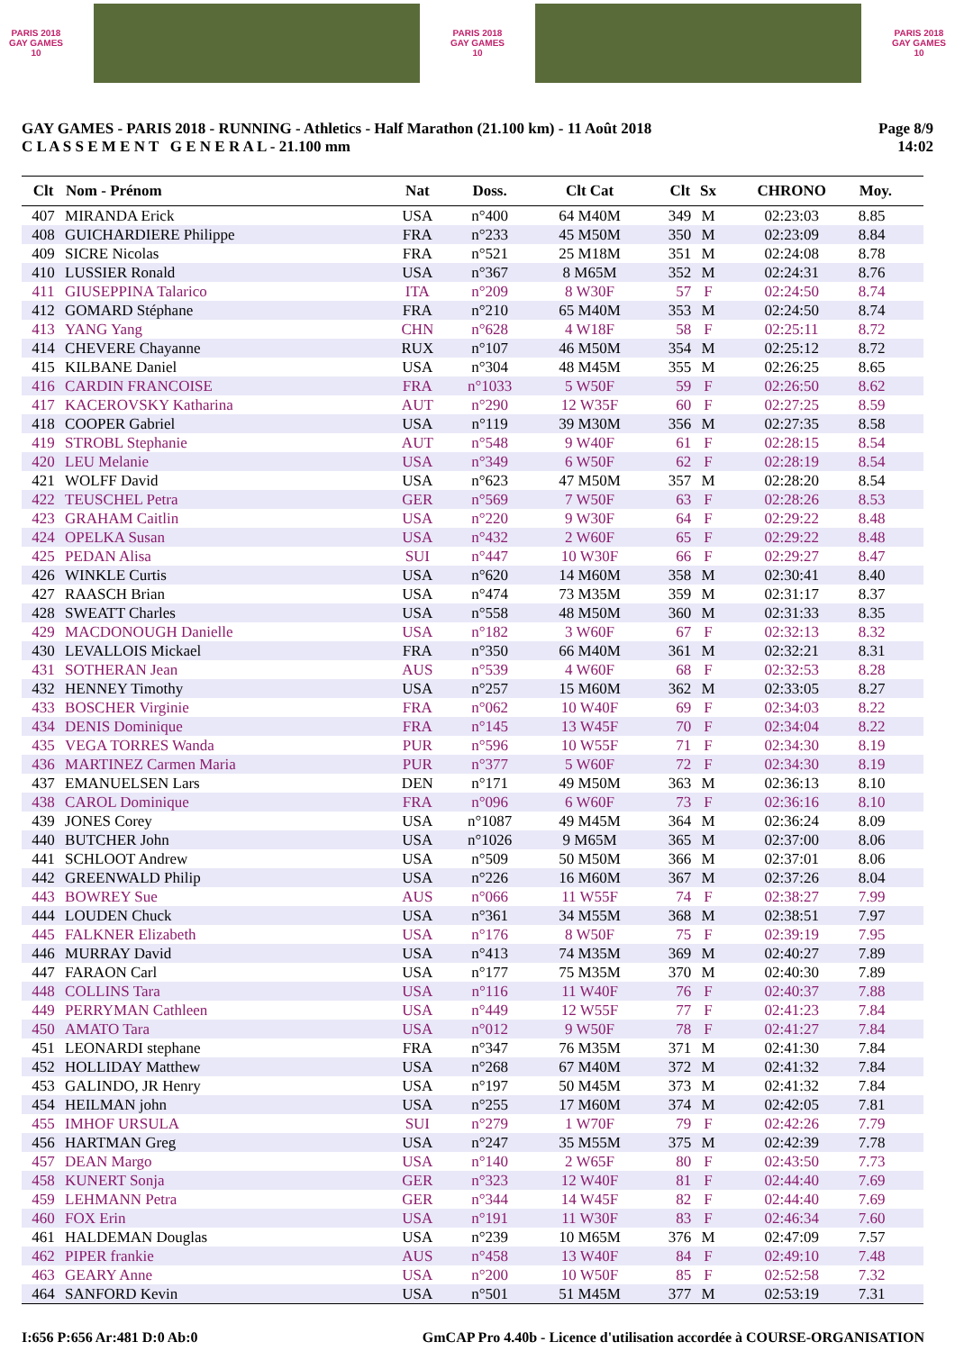PARIS 2018
GAY GAMES 10
PARIS 2018
GAY GAMES 10
PARIS 2018
GAY GAMES 10
GAY GAMES - PARIS 2018 - RUNNING - Athletics - Half Marathon (21.100 km) - 11 Août 2018
C L A S S E M E N T G E N E R A L - 21.100 mm
Page 8/9
14:02
| Clt | Nom - Prénom | Nat | Doss. | Clt Cat | Clt | Sx | CHRONO | Moy. |
| --- | --- | --- | --- | --- | --- | --- | --- | --- |
| 407 | MIRANDA Erick | USA | n°400 | 64 M40M | 349 | M | 02:23:03 | 8.85 |
| 408 | GUICHARDIERE Philippe | FRA | n°233 | 45 M50M | 350 | M | 02:23:09 | 8.84 |
| 409 | SICRE Nicolas | FRA | n°521 | 25 M18M | 351 | M | 02:24:08 | 8.78 |
| 410 | LUSSIER Ronald | USA | n°367 | 8 M65M | 352 | M | 02:24:31 | 8.76 |
| 411 | GIUSEPPINA Talarico | ITA | n°209 | 8 W30F | 57 | F | 02:24:50 | 8.74 |
| 412 | GOMARD Stéphane | FRA | n°210 | 65 M40M | 353 | M | 02:24:50 | 8.74 |
| 413 | YANG Yang | CHN | n°628 | 4 W18F | 58 | F | 02:25:11 | 8.72 |
| 414 | CHEVERE Chayanne | RUX | n°107 | 46 M50M | 354 | M | 02:25:12 | 8.72 |
| 415 | KILBANE Daniel | USA | n°304 | 48 M45M | 355 | M | 02:26:25 | 8.65 |
| 416 | CARDIN FRANCOISE | FRA | n°1033 | 5 W50F | 59 | F | 02:26:50 | 8.62 |
| 417 | KACEROVSKY Katharina | AUT | n°290 | 12 W35F | 60 | F | 02:27:25 | 8.59 |
| 418 | COOPER Gabriel | USA | n°119 | 39 M30M | 356 | M | 02:27:35 | 8.58 |
| 419 | STROBL Stephanie | AUT | n°548 | 9 W40F | 61 | F | 02:28:15 | 8.54 |
| 420 | LEU Melanie | USA | n°349 | 6 W50F | 62 | F | 02:28:19 | 8.54 |
| 421 | WOLFF David | USA | n°623 | 47 M50M | 357 | M | 02:28:20 | 8.54 |
| 422 | TEUSCHEL Petra | GER | n°569 | 7 W50F | 63 | F | 02:28:26 | 8.53 |
| 423 | GRAHAM Caitlin | USA | n°220 | 9 W30F | 64 | F | 02:29:22 | 8.48 |
| 424 | OPELKA Susan | USA | n°432 | 2 W60F | 65 | F | 02:29:22 | 8.48 |
| 425 | PEDAN Alisa | SUI | n°447 | 10 W30F | 66 | F | 02:29:27 | 8.47 |
| 426 | WINKLE Curtis | USA | n°620 | 14 M60M | 358 | M | 02:30:41 | 8.40 |
| 427 | RAASCH Brian | USA | n°474 | 73 M35M | 359 | M | 02:31:17 | 8.37 |
| 428 | SWEATT Charles | USA | n°558 | 48 M50M | 360 | M | 02:31:33 | 8.35 |
| 429 | MACDONOUGH Danielle | USA | n°182 | 3 W60F | 67 | F | 02:32:13 | 8.32 |
| 430 | LEVALLOIS Mickael | FRA | n°350 | 66 M40M | 361 | M | 02:32:21 | 8.31 |
| 431 | SOTHERAN Jean | AUS | n°539 | 4 W60F | 68 | F | 02:32:53 | 8.28 |
| 432 | HENNEY Timothy | USA | n°257 | 15 M60M | 362 | M | 02:33:05 | 8.27 |
| 433 | BOSCHER Virginie | FRA | n°062 | 10 W40F | 69 | F | 02:34:03 | 8.22 |
| 434 | DENIS Dominique | FRA | n°145 | 13 W45F | 70 | F | 02:34:04 | 8.22 |
| 435 | VEGA TORRES Wanda | PUR | n°596 | 10 W55F | 71 | F | 02:34:30 | 8.19 |
| 436 | MARTINEZ Carmen Maria | PUR | n°377 | 5 W60F | 72 | F | 02:34:30 | 8.19 |
| 437 | EMANUELSEN Lars | DEN | n°171 | 49 M50M | 363 | M | 02:36:13 | 8.10 |
| 438 | CAROL Dominique | FRA | n°096 | 6 W60F | 73 | F | 02:36:16 | 8.10 |
| 439 | JONES Corey | USA | n°1087 | 49 M45M | 364 | M | 02:36:24 | 8.09 |
| 440 | BUTCHER John | USA | n°1026 | 9 M65M | 365 | M | 02:37:00 | 8.06 |
| 441 | SCHLOOT Andrew | USA | n°509 | 50 M50M | 366 | M | 02:37:01 | 8.06 |
| 442 | GREENWALD Philip | USA | n°226 | 16 M60M | 367 | M | 02:37:26 | 8.04 |
| 443 | BOWREY Sue | AUS | n°066 | 11 W55F | 74 | F | 02:38:27 | 7.99 |
| 444 | LOUDEN Chuck | USA | n°361 | 34 M55M | 368 | M | 02:38:51 | 7.97 |
| 445 | FALKNER Elizabeth | USA | n°176 | 8 W50F | 75 | F | 02:39:19 | 7.95 |
| 446 | MURRAY David | USA | n°413 | 74 M35M | 369 | M | 02:40:27 | 7.89 |
| 447 | FARAON Carl | USA | n°177 | 75 M35M | 370 | M | 02:40:30 | 7.89 |
| 448 | COLLINS Tara | USA | n°116 | 11 W40F | 76 | F | 02:40:37 | 7.88 |
| 449 | PERRYMAN Cathleen | USA | n°449 | 12 W55F | 77 | F | 02:41:23 | 7.84 |
| 450 | AMATO Tara | USA | n°012 | 9 W50F | 78 | F | 02:41:27 | 7.84 |
| 451 | LEONARDI stephane | FRA | n°347 | 76 M35M | 371 | M | 02:41:30 | 7.84 |
| 452 | HOLLIDAY Matthew | USA | n°268 | 67 M40M | 372 | M | 02:41:32 | 7.84 |
| 453 | GALINDO, JR Henry | USA | n°197 | 50 M45M | 373 | M | 02:41:32 | 7.84 |
| 454 | HEILMAN john | USA | n°255 | 17 M60M | 374 | M | 02:42:05 | 7.81 |
| 455 | IMHOF URSULA | SUI | n°279 | 1 W70F | 79 | F | 02:42:26 | 7.79 |
| 456 | HARTMAN Greg | USA | n°247 | 35 M55M | 375 | M | 02:42:39 | 7.78 |
| 457 | DEAN Margo | USA | n°140 | 2 W65F | 80 | F | 02:43:50 | 7.73 |
| 458 | KUNERT Sonja | GER | n°323 | 12 W40F | 81 | F | 02:44:40 | 7.69 |
| 459 | LEHMANN Petra | GER | n°344 | 14 W45F | 82 | F | 02:44:40 | 7.69 |
| 460 | FOX Erin | USA | n°191 | 11 W30F | 83 | F | 02:46:34 | 7.60 |
| 461 | HALDEMAN Douglas | USA | n°239 | 10 M65M | 376 | M | 02:47:09 | 7.57 |
| 462 | PIPER frankie | AUS | n°458 | 13 W40F | 84 | F | 02:49:10 | 7.48 |
| 463 | GEARY Anne | USA | n°200 | 10 W50F | 85 | F | 02:52:58 | 7.32 |
| 464 | SANFORD Kevin | USA | n°501 | 51 M45M | 377 | M | 02:53:19 | 7.31 |
I:656 P:656 Ar:481 D:0 Ab:0 GmCAP Pro 4.40b - Licence d'utilisation accordée à COURSE-ORGANISATION